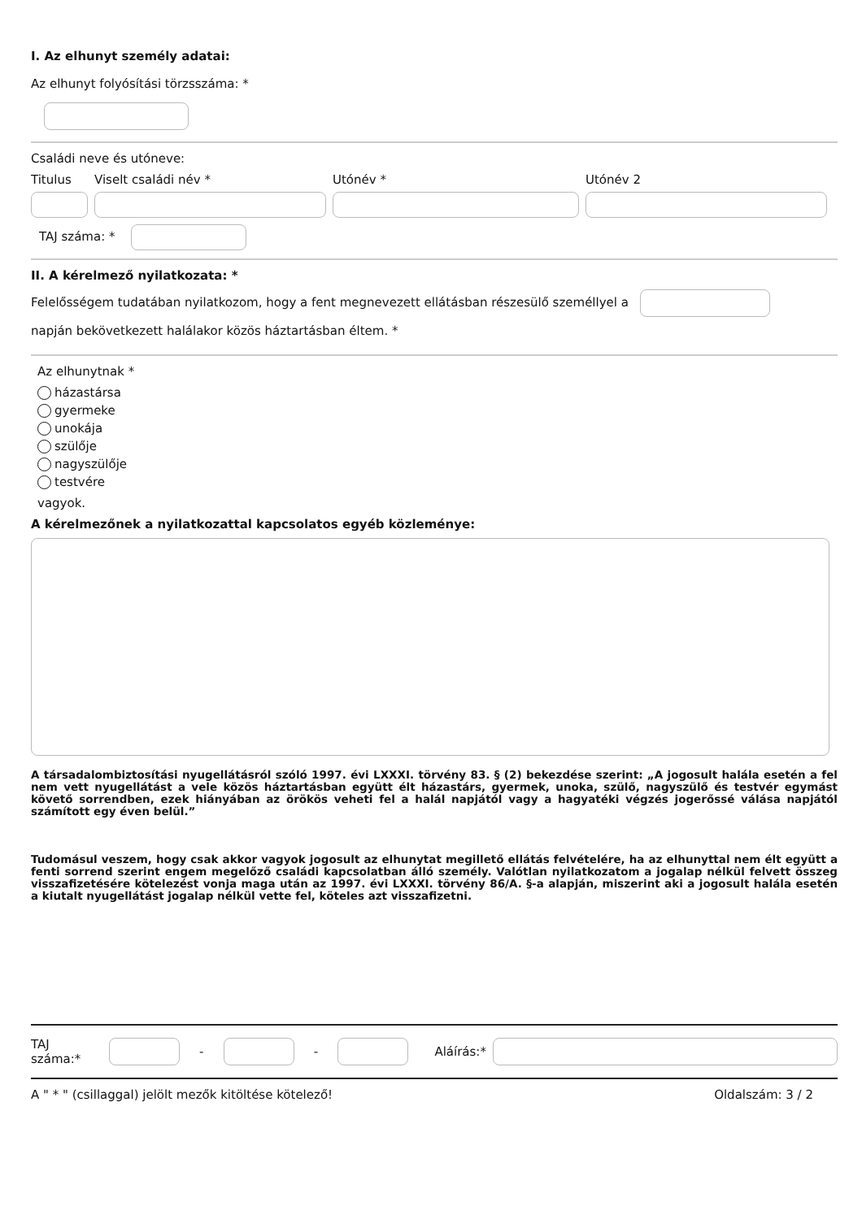I. Az elhunyt személy adatai:
Az elhunyt folyósítási törzsszáma: *
Családi neve és utóneve:
Titulus
Viselt családi név *
Utónév *
Utónév 2
TAJ száma: *
II. A kérelmező nyilatkozata: *
Felelősségem tudatában nyilatkozom, hogy a fent megnevezett ellátásban részesülő személlyel a
napján bekövetkezett halálakor közös háztartásban éltem. *
Az elhunytnak *
házastársa
gyermeke
unokája
szülője
nagyszülője
testvére
vagyok.
A kérelmezőnek a nyilatkozattal kapcsolatos egyéb közleménye:
A társadalombiztosítási nyugellátásról szóló 1997. évi LXXXI. törvény 83. § (2) bekezdése szerint: „A jogosult halála esetén a fel nem vett nyugellátást a vele közös háztartásban együtt élt házastárs, gyermek, unoka, szülő, nagyszülő és testvér egymást követő sorrendben, ezek hiányában az örökös veheti fel a halál napjától vagy a hagyatéki végzés jogerőssé válása napjától számított egy éven belül.”
Tudomásul veszem, hogy csak akkor vagyok jogosult az elhunytat megillető ellátás felvételére, ha az elhunyttal nem élt együtt a fenti sorrend szerint engem megelőző családi kapcsolatban álló személy. Valótlan nyilatkozatom a jogalap nélkül felvett összeg visszafizetésére kötelezést vonja maga után az 1997. évi LXXXI. törvény 86/A. §-a alapján, miszerint aki a jogosult halála esetén a kiutalt nyugellátást jogalap nélkül vette fel, köteles azt visszafizetni.
TAJ száma:* - - Aláírás:*
A " * " (csillaggal) jelölt mezők kitöltése kötelező! Oldalszám: 3 / 2